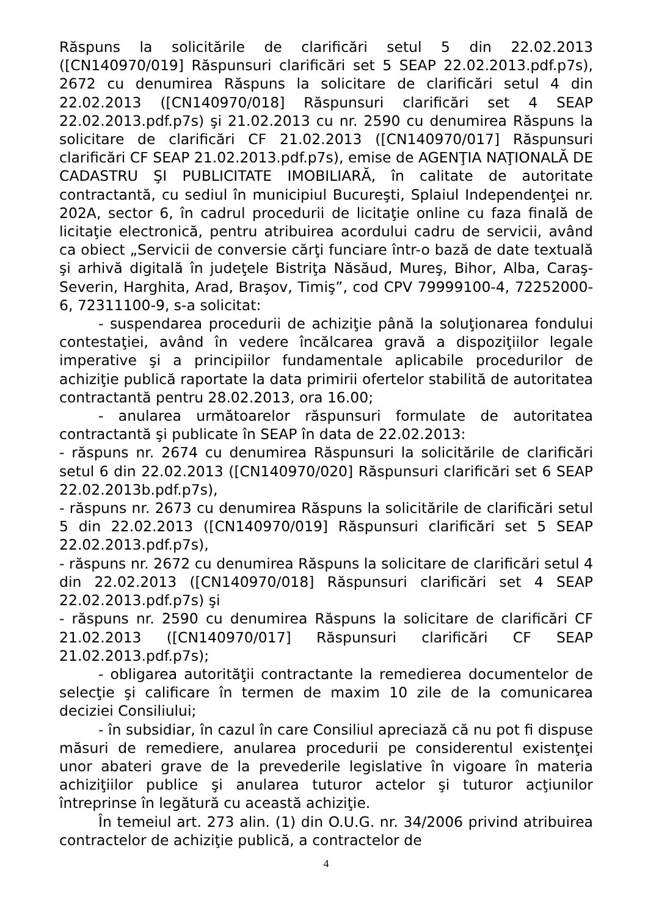Răspuns la solicitările de clarificări setul 5 din 22.02.2013 ([CN140970/019] Răspunsuri clarificări set 5 SEAP 22.02.2013.pdf.p7s), 2672 cu denumirea Răspuns la solicitare de clarificări setul 4 din 22.02.2013 ([CN140970/018] Răspunsuri clarificări set 4 SEAP 22.02.2013.pdf.p7s) şi 21.02.2013 cu nr. 2590 cu denumirea Răspuns la solicitare de clarificări CF 21.02.2013 ([CN140970/017] Răspunsuri clarificări CF SEAP 21.02.2013.pdf.p7s), emise de AGENŢIA NAŢIONALĂ DE CADASTRU ŞI PUBLICITATE IMOBILIARĂ, în calitate de autoritate contractantă, cu sediul în municipiul Bucureşti, Splaiul Independenţei nr. 202A, sector 6, în cadrul procedurii de licitaţie online cu faza finală de licitaţie electronică, pentru atribuirea acordului cadru de servicii, având ca obiect „Servicii de conversie cărţi funciare într-o bază de date textuală şi arhivă digitală în judeţele Bistriţa Năsăud, Mureş, Bihor, Alba, Caraş-Severin, Harghita, Arad, Braşov, Timiş”, cod CPV 79999100-4, 72252000-6, 72311100-9, s-a solicitat:
- suspendarea procedurii de achiziţie până la soluţionarea fondului contestaţiei, având în vedere încălcarea gravă a dispoziţiilor legale imperative şi a principiilor fundamentale aplicabile procedurilor de achiziţie publică raportate la data primirii ofertelor stabilită de autoritatea contractantă pentru 28.02.2013, ora 16.00;
- anularea următoarelor răspunsuri formulate de autoritatea contractantă şi publicate în SEAP în data de 22.02.2013:
- răspuns nr. 2674 cu denumirea Răspunsuri la solicitările de clarificări setul 6 din 22.02.2013 ([CN140970/020] Răspunsuri clarificări set 6 SEAP 22.02.2013b.pdf.p7s),
- răspuns nr. 2673 cu denumirea Răspuns la solicitările de clarificări setul 5 din 22.02.2013 ([CN140970/019] Răspunsuri clarificări set 5 SEAP 22.02.2013.pdf.p7s),
- răspuns nr. 2672 cu denumirea Răspuns la solicitare de clarificări setul 4 din 22.02.2013 ([CN140970/018] Răspunsuri clarificări set 4 SEAP 22.02.2013.pdf.p7s) şi
- răspuns nr. 2590 cu denumirea Răspuns la solicitare de clarificări CF 21.02.2013 ([CN140970/017] Răspunsuri clarificări CF SEAP 21.02.2013.pdf.p7s);
- obligarea autorităţii contractante la remedierea documentelor de selecţie şi calificare în termen de maxim 10 zile de la comunicarea deciziei Consiliului;
- în subsidiar, în cazul în care Consiliul apreciază că nu pot fi dispuse măsuri de remediere, anularea procedurii pe considerentul existenţei unor abateri grave de la prevederile legislative în vigoare în materia achiziţiilor publice şi anularea tuturor actelor şi tuturor acţiunilor întreprinse în legătură cu această achiziţie.
În temeiul art. 273 alin. (1) din O.U.G. nr. 34/2006 privind atribuirea contractelor de achiziţie publică, a contractelor de
4